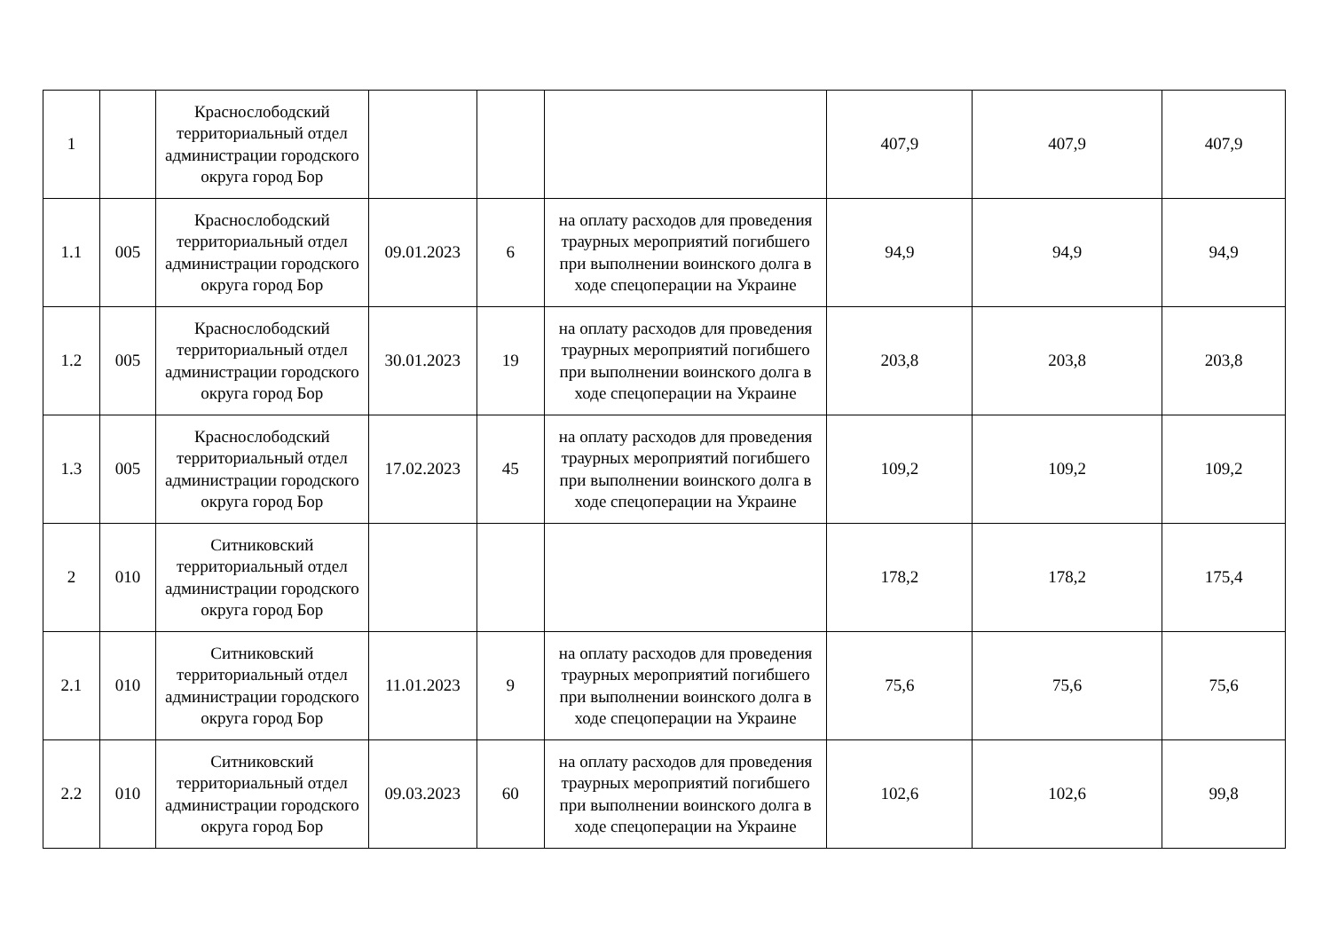| 1 | | Краснослободский территориальный отдел администрации городского округа город Бор | | | | 407,9 | 407,9 | 407,9 |
| 1.1 | 005 | Краснослободский территориальный отдел администрации городского округа город Бор | 09.01.2023 | 6 | на оплату расходов для проведения траурных мероприятий погибшего при выполнении воинского долга в ходе спецоперации на Украине | 94,9 | 94,9 | 94,9 |
| 1.2 | 005 | Краснослободский территориальный отдел администрации городского округа город Бор | 30.01.2023 | 19 | на оплату расходов для проведения траурных мероприятий погибшего при выполнении воинского долга в ходе спецоперации на Украине | 203,8 | 203,8 | 203,8 |
| 1.3 | 005 | Краснослободский территориальный отдел администрации городского округа город Бор | 17.02.2023 | 45 | на оплату расходов для проведения траурных мероприятий погибшего при выполнении воинского долга в ходе спецоперации на Украине | 109,2 | 109,2 | 109,2 |
| 2 | 010 | Ситниковский территориальный отдел администрации городского округа город Бор | | | | 178,2 | 178,2 | 175,4 |
| 2.1 | 010 | Ситниковский территориальный отдел администрации городского округа город Бор | 11.01.2023 | 9 | на оплату расходов для проведения траурных мероприятий погибшего при выполнении воинского долга в ходе спецоперации на Украине | 75,6 | 75,6 | 75,6 |
| 2.2 | 010 | Ситниковский территориальный отдел администрации городского округа город Бор | 09.03.2023 | 60 | на оплату расходов для проведения траурных мероприятий погибшего при выполнении воинского долга в ходе спецоперации на Украине | 102,6 | 102,6 | 99,8 |